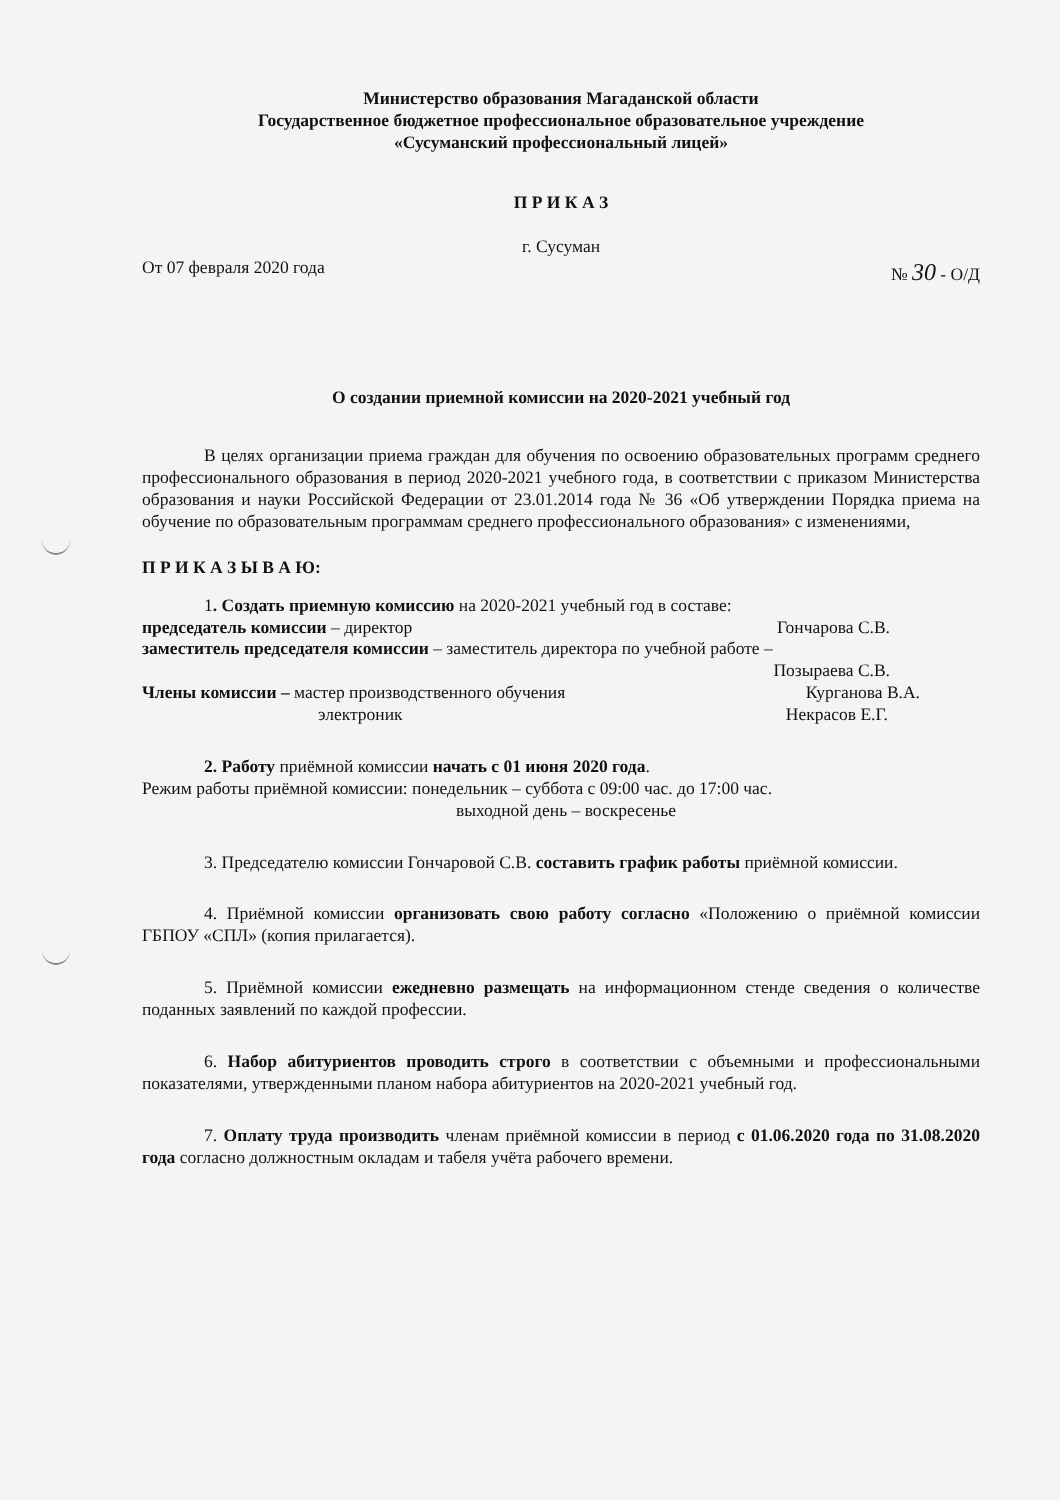Министерство образования Магаданской области
Государственное бюджетное профессиональное образовательное учреждение
«Сусуманский профессиональный лицей»
П Р И К А З
г. Сусуман
От 07 февраля 2020 года № 30 - О/Д
О создании приемной комиссии на 2020-2021 учебный год
В целях организации приема граждан для обучения по освоению образовательных программ среднего профессионального образования в период 2020-2021 учебного года, в соответствии с приказом Министерства образования и науки Российской Федерации от 23.01.2014 года № 36 «Об утверждении Порядка приема на обучение по образовательным программам среднего профессионального образования» с изменениями,
П Р И К А З Ы В А Ю:
1. Создать приемную комиссию на 2020-2021 учебный год в составе:
председатель комиссии – директор Гончарова С.В.
заместитель председателя комиссии – заместитель директора по учебной работе –
Позыраева С.В.
Члены комиссии – мастер производственного обучения Курганова В.А.
электроник Некрасов Е.Г.
2. Работу приёмной комиссии начать с 01 июня 2020 года.
Режим работы приёмной комиссии: понедельник – суббота с 09:00 час. до 17:00 час.
выходной день – воскресенье
3. Председателю комиссии Гончаровой С.В. составить график работы приёмной комиссии.
4. Приёмной комиссии организовать свою работу согласно «Положению о приёмной комиссии ГБПОУ «СПЛ» (копия прилагается).
5. Приёмной комиссии ежедневно размещать на информационном стенде сведения о количестве поданных заявлений по каждой профессии.
6. Набор абитуриентов проводить строго в соответствии с объемными и профессиональными показателями, утвержденными планом набора абитуриентов на 2020-2021 учебный год.
7. Оплату труда производить членам приёмной комиссии в период с 01.06.2020 года по 31.08.2020 года согласно должностным окладам и табеля учёта рабочего времени.